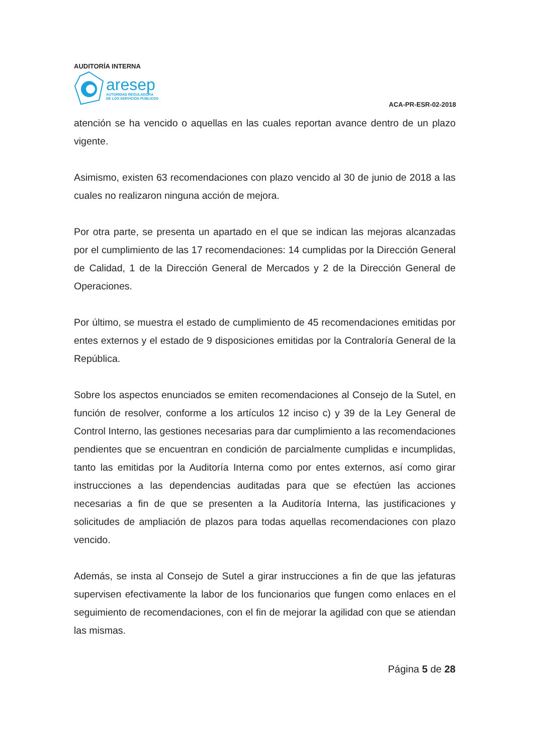AUDITORÍA INTERNA
aresep
AUTORIDAD REGULADORA
DE LOS SERVICIOS PÚBLICOS
ACA-PR-ESR-02-2018
atención se ha vencido o aquellas en las cuales reportan avance dentro de un plazo vigente.
Asimismo, existen 63 recomendaciones con plazo vencido al 30 de junio de 2018 a las cuales no realizaron ninguna acción de mejora.
Por otra parte, se presenta un apartado en el que se indican las mejoras alcanzadas por el cumplimiento de las 17 recomendaciones: 14 cumplidas por la Dirección General de Calidad, 1 de la Dirección General de Mercados y 2 de la Dirección General de Operaciones.
Por último, se muestra el estado de cumplimiento de 45 recomendaciones emitidas por entes externos y el estado de 9 disposiciones emitidas por la Contraloría General de la República.
Sobre los aspectos enunciados se emiten recomendaciones al Consejo de la Sutel, en función de resolver, conforme a los artículos 12 inciso c) y 39 de la Ley General de Control Interno, las gestiones necesarias para dar cumplimiento a las recomendaciones pendientes que se encuentran en condición de parcialmente cumplidas e incumplidas, tanto las emitidas por la Auditoría Interna como por entes externos, así como girar instrucciones a las dependencias auditadas para que se efectúen las acciones necesarias a fin de que se presenten a la Auditoría Interna, las justificaciones y solicitudes de ampliación de plazos para todas aquellas recomendaciones con plazo vencido.
Además, se insta al Consejo de Sutel a girar instrucciones a fin de que las jefaturas supervisen efectivamente la labor de los funcionarios que fungen como enlaces en el seguimiento de recomendaciones, con el fin de mejorar la agilidad con que se atiendan las mismas.
Página 5 de 28